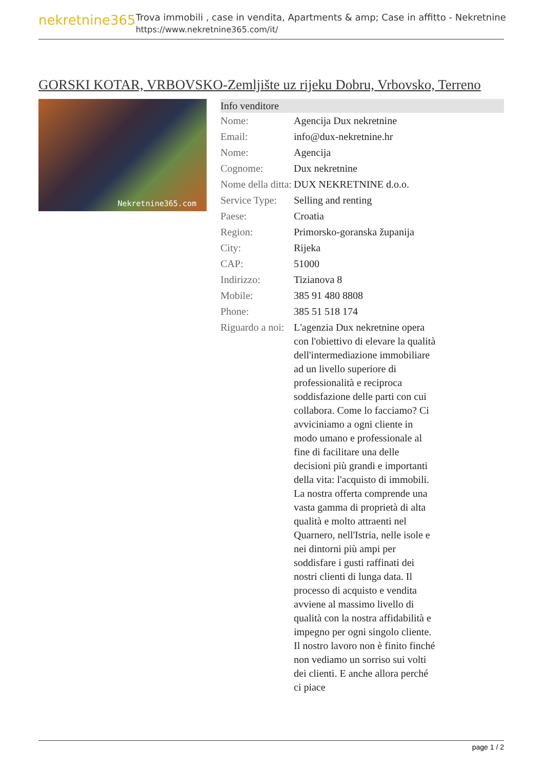nekretnine365
Trova immobili , case in vendita, Apartments & amp; Case in affitto - Nekretnine
https://www.nekretnine365.com/it/
GORSKI KOTAR, VRBOVSKO-Zemljište uz rijeku Dobru, Vrbovsko, Terreno
Nekretnine365.com
| Info venditore | |
| --- | --- |
| Nome: | Agencija Dux nekretnine |
| Email: | info@dux-nekretnine.hr |
| Nome: | Agencija |
| Cognome: | Dux nekretnine |
| Nome della ditta: | DUX NEKRETNINE d.o.o. |
| Service Type: | Selling and renting |
| Paese: | Croatia |
| Region: | Primorsko-goranska županija |
| City: | Rijeka |
| CAP: | 51000 |
| Indirizzo: | Tizianova 8 |
| Mobile: | 385 91 480 8808 |
| Phone: | 385 51 518 174 |
| Riguardo a noi: | L'agenzia Dux nekretnine opera con l'obiettivo di elevare la qualità dell'intermediazione immobiliare ad un livello superiore di professionalità e reciproca soddisfazione delle parti con cui collabora. Come lo facciamo? Ci avviciniamo a ogni cliente in modo umano e professionale al fine di facilitare una delle decisioni più grandi e importanti della vita: l'acquisto di immobili. La nostra offerta comprende una vasta gamma di proprietà di alta qualità e molto attraenti nel Quarnero, nell'Istria, nelle isole e nei dintorni più ampi per soddisfare i gusti raffinati dei nostri clienti di lunga data. Il processo di acquisto e vendita avviene al massimo livello di qualità con la nostra affidabilità e impegno per ogni singolo cliente. Il nostro lavoro non è finito finché non vediamo un sorriso sui volti dei clienti. E anche allora perché ci piace |
page 1 / 2